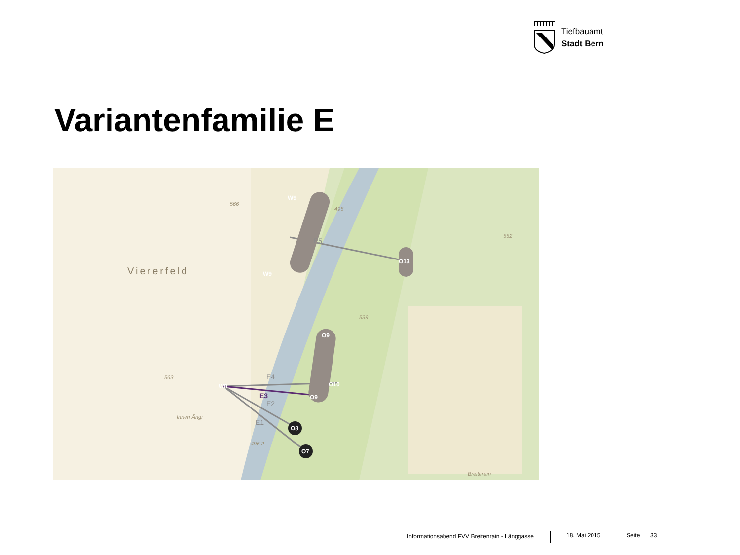Tiefbauamt
Stadt Bern
Variantenfamilie E
Viererfeld
W9
W9
O13
O9
O10
O9
W8
O8
O7
E5
E4
E2
E1
E3
566
495
552
539
563
496.2
Breiterain
Inneri Ängi
Informationsabend FVV Breitenrain - Länggasse
18. Mai 2015 Seite 33